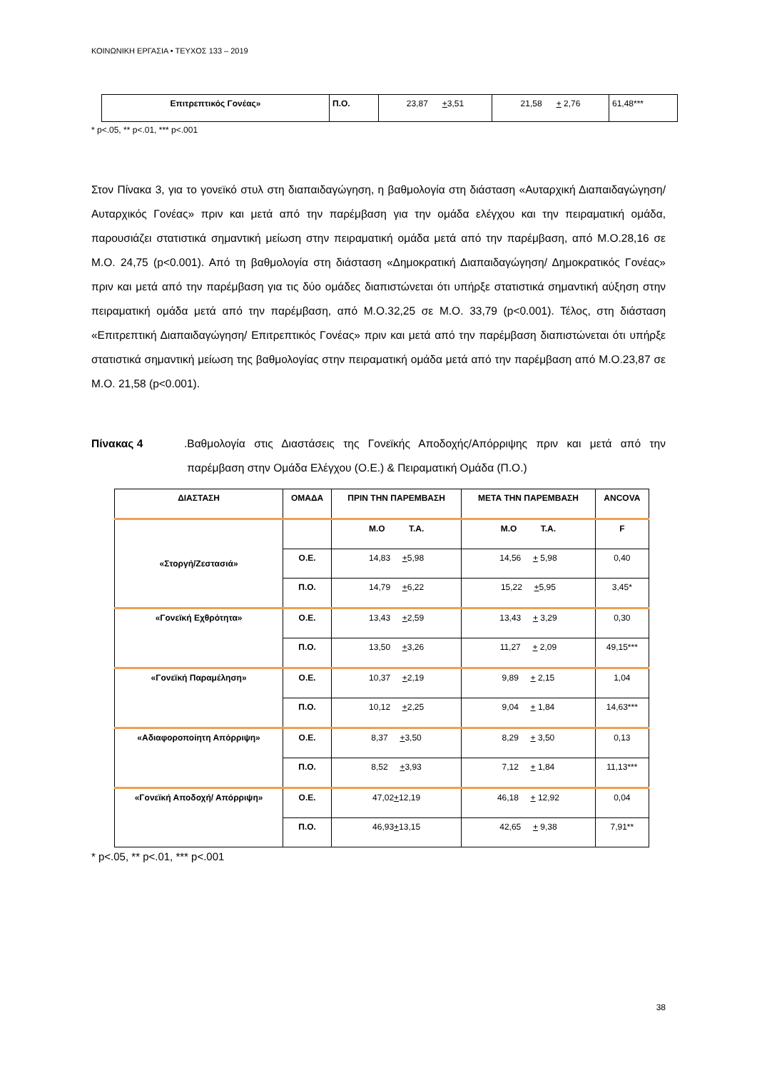ΚΟΙΝΩΝΙΚΗ ΕΡΓΑΣΙΑ • ΤΕΥΧΟΣ 133 – 2019
| Επιτρεπτικός Γονέας» | Π.Ο. | 23,87 + 3,51 | 21,58 + 2,76 | 61,48*** |
* p<.05, ** p<.01, *** p<.001
Στον Πίνακα 3, για το γονεϊκό στυλ στη διαπαιδαγώγηση, η βαθμολογία στη διάσταση «Αυταρχική Διαπαιδαγώγηση/ Αυταρχικός Γονέας» πριν και μετά από την παρέμβαση για την ομάδα ελέγχου και την πειραματική ομάδα, παρουσιάζει στατιστικά σημαντική μείωση στην πειραματική ομάδα μετά από την παρέμβαση, από Μ.Ο.28,16 σε Μ.Ο. 24,75 (p<0.001). Από τη βαθμολογία στη διάσταση «Δημοκρατική Διαπαιδαγώγηση/ Δημοκρατικός Γονέας» πριν και μετά από την παρέμβαση για τις δύο ομάδες διαπιστώνεται ότι υπήρξε στατιστικά σημαντική αύξηση στην πειραματική ομάδα μετά από την παρέμβαση, από Μ.Ο.32,25 σε Μ.Ο. 33,79 (p<0.001). Τέλος, στη διάσταση «Επιτρεπτική Διαπαιδαγώγηση/ Επιτρεπτικός Γονέας» πριν και μετά από την παρέμβαση διαπιστώνεται ότι υπήρξε στατιστικά σημαντική μείωση της βαθμολογίας στην πειραματική ομάδα μετά από την παρέμβαση από Μ.Ο.23,87 σε Μ.Ο. 21,58 (p<0.001).
Πίνακας 4. Βαθμολογία στις Διαστάσεις της Γονεϊκής Αποδοχής/Απόρριψης πριν και μετά από την παρέμβαση στην Ομάδα Ελέγχου (Ο.Ε.) & Πειραματική Ομάδα (Π.Ο.)
| ΔΙΑΣΤΑΣΗ | ΟΜΑΔΑ | ΠΡΙΝ ΤΗΝ ΠΑΡΕΜΒΑΣΗ | ΜΕΤΑ ΤΗΝ ΠΑΡΕΜΒΑΣΗ | ANCOVA |
| --- | --- | --- | --- | --- |
| «Στοργή/Ζεστασιά» | | Μ.Ο Τ.Α. | Μ.Ο Τ.Α. | F |
| | Ο.Ε. | 14,83 + 5,98 | 14,56 + 5,98 | 0,40 |
| | Π.Ο. | 14,79 + 6,22 | 15,22 + 5,95 | 3,45* |
| «Γονεϊκή Εχθρότητα» | Ο.Ε. | 13,43 + 2,59 | 13,43 + 3,29 | 0,30 |
| | Π.Ο. | 13,50 + 3,26 | 11,27 + 2,09 | 49,15*** |
| «Γονεϊκή Παραμέληση» | Ο.Ε. | 10,37 + 2,19 | 9,89 + 2,15 | 1,04 |
| | Π.Ο. | 10,12 + 2,25 | 9,04 + 1,84 | 14,63*** |
| «Αδιαφοροποίητη Απόρριψη» | Ο.Ε. | 8,37 + 3,50 | 8,29 + 3,50 | 0,13 |
| | Π.Ο. | 8,52 + 3,93 | 7,12 + 1,84 | 11,13*** |
| «Γονεϊκή Αποδοχή/ Απόρριψη» | Ο.Ε. | 47,02 + 12,19 | 46,18 + 12,92 | 0,04 |
| | Π.Ο. | 46,93 + 13,15 | 42,65 + 9,38 | 7,91** |
* p<.05, ** p<.01, *** p<.001
38